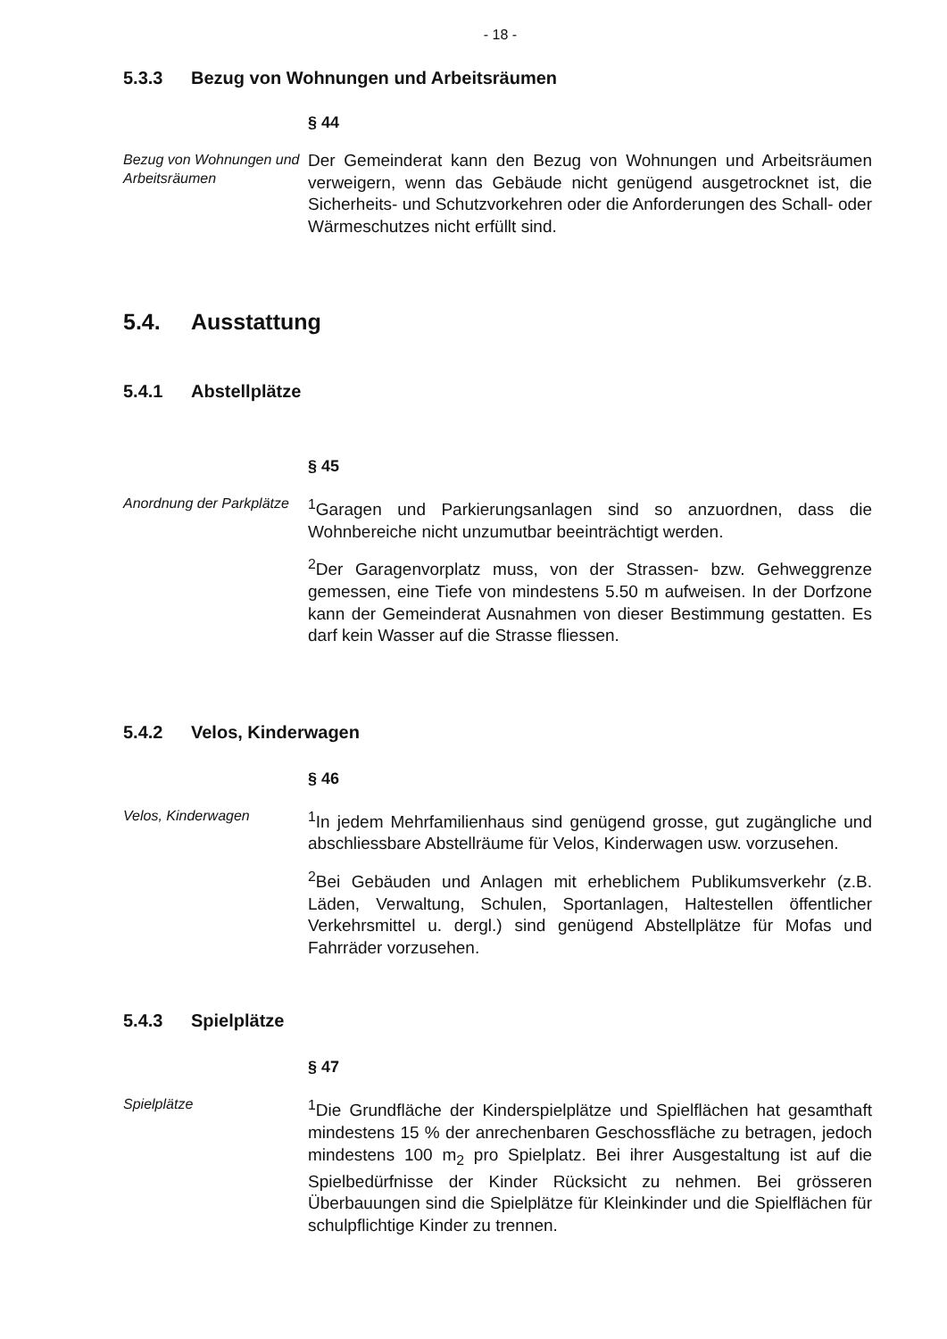- 18 -
5.3.3 Bezug von Wohnungen und Arbeitsräumen
§ 44
Bezug von Wohnungen und Arbeitsräumen
Der Gemeinderat kann den Bezug von Wohnungen und Arbeitsräumen verweigern, wenn das Gebäude nicht genügend ausgetrocknet ist, die Sicherheits- und Schutzvorkehren oder die Anforderungen des Schall- oder Wärmeschutzes nicht erfüllt sind.
5.4. Ausstattung
5.4.1 Abstellplätze
§ 45
Anordnung der Parkplätze
<sup>1</sup> Garagen und Parkierungsanlagen sind so anzuordnen, dass die Wohnbereiche nicht unzumutbar beeinträchtigt werden.
<sup>2</sup> Der Garagenvorplatz muss, von der Strassen- bzw. Gehweggrenze gemessen, eine Tiefe von mindestens 5.50 m aufweisen. In der Dorfzone kann der Gemeinderat Ausnahmen von dieser Bestimmung gestatten. Es darf kein Wasser auf die Strasse fliessen.
5.4.2 Velos, Kinderwagen
§ 46
Velos, Kinderwagen
<sup>1</sup> In jedem Mehrfamilienhaus sind genügend grosse, gut zugängliche und abschliessbare Abstellräume für Velos, Kinderwagen usw. vorzusehen.
<sup>2</sup> Bei Gebäuden und Anlagen mit erheblichem Publikumsverkehr (z.B. Läden, Verwaltung, Schulen, Sportanlagen, Haltestellen öffentlicher Verkehrsmittel u. dergl.) sind genügend Abstellplätze für Mofas und Fahrräder vorzusehen.
5.4.3 Spielplätze
§ 47
Spielplätze
<sup>1</sup> Die Grundfläche der Kinderspielplätze und Spielflächen hat gesamthaft mindestens 15 % der anrechenbaren Geschossfläche zu betragen, jedoch mindestens 100 m<sub>2</sub> pro Spielplatz. Bei ihrer Ausgestaltung ist auf die Spielbedürfnisse der Kinder Rücksicht zu nehmen. Bei grösseren Überbauungen sind die Spielplätze für Kleinkinder und die Spielflächen für schulpflichtige Kinder zu trennen.